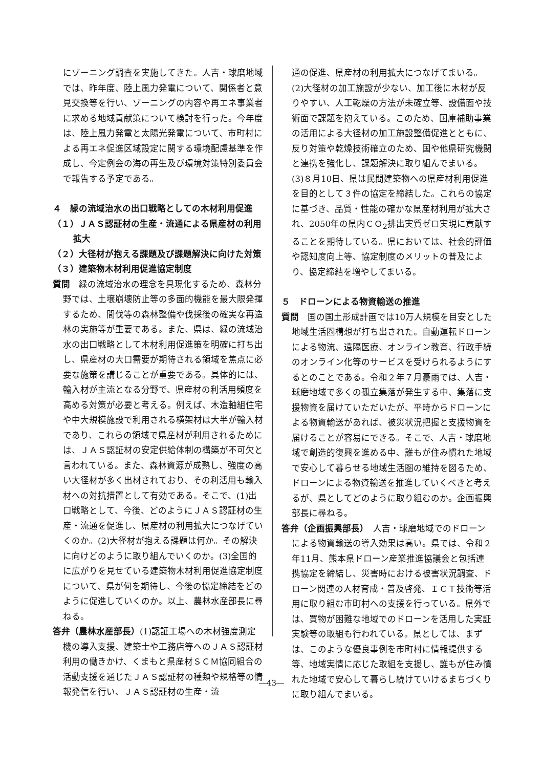にゾーニング調査を実施してきた。人吉・球磨地域では、昨年度、陸上風力発電について、関係者と意見交換等を行い、ゾーニングの内容や再エネ事業者に求める地域貢献策について検討を行った。今年度は、陸上風力発電と太陽光発電について、市町村による再エネ促進区域設定に関する環境配慮基準を作成し、今定例会の海の再生及び環境対策特別委員会で報告する予定である。
４　緑の流域治水の出口戦略としての木材利用促進
（１）ＪＡＳ認証材の生産・流通による県産材の利用拡大
（２）大径材が抱える課題及び課題解決に向けた対策
（３）建築物木材利用促進協定制度
質問　緑の流域治水の理念を具現化するため、森林分野では、土壌崩壊防止等の多面的機能を最大限発揮するため、間伐等の森林整備や伐採後の確実な再造林の実施等が重要である。また、県は、緑の流域治水の出口戦略として木材利用促進策を明確に打ち出し、県産材の大口需要が期待される領域を焦点に必要な施策を講じることが重要である。具体的には、輸入材が主流となる分野で、県産材の利活用頻度を高める対策が必要と考える。例えば、木造軸組住宅や中大規模施設で利用される横架材は大半が輸入材であり、これらの領域で県産材が利用されるためには、ＪＡＳ認証材の安定供給体制の構築が不可欠と言われている。また、森林資源が成熟し、強度の高い大径材が多く出材されており、その利活用も輸入材への対抗措置として有効である。そこで、(1)出口戦略として、今後、どのようにＪＡＳ認証材の生産・流通を促進し、県産材の利用拡大につなげていくのか。(2)大径材が抱える課題は何か。その解決に向けどのように取り組んでいくのか。(3)全国的に広がりを見せている建築物木材利用促進協定制度について、県が何を期待し、今後の協定締結をどのように促進していくのか。以上、農林水産部長に尋ねる。
答弁（農林水産部長）(1)認証工場への木材強度測定機の導入支援、建築士や工務店等へのＪＡＳ認証材利用の働きかけ、くまもと県産材ＳＣＭ協同組合の活動支援を通じたＪＡＳ認証材の種類や規格等の情報発信を行い、ＪＡＳ認証材の生産・流
通の促進、県産材の利用拡大につなげてまいる。(2)大径材の加工施設が少ない、加工後に木材が反りやすい、人工乾燥の方法が未確立等、設備面や技術面で課題を抱えている。このため、国庫補助事業の活用による大径材の加工施設整備促進とともに、反り対策や乾燥技術確立のため、国や他県研究機関と連携を強化し、課題解決に取り組んでまいる。(3)８月10日、県は民間建築物への県産材利用促進を目的として３件の協定を締結した。これらの協定に基づき、品質・性能の確かな県産材利用が拡大され、2050年の県内ＣＯ<sub>2</sub>排出実質ゼロ実現に貢献することを期待している。県においては、社会的評価や認知度向上等、協定制度のメリットの普及により、協定締結を増やしてまいる。
５　ドローンによる物資輸送の推進
質問　国の国土形成計画では10万人規模を目安とした地域生活圏構想が打ち出された。自動運転ドローンによる物流、遠隔医療、オンライン教育、行政手続のオンライン化等のサービスを受けられるようにするとのことである。令和２年７月豪雨では、人吉・球磨地域で多くの孤立集落が発生する中、集落に支援物資を届けていただいたが、平時からドローンによる物資輸送があれば、被災状況把握と支援物資を届けることが容易にできる。そこで、人吉・球磨地域で創造的復興を進める中、誰もが住み慣れた地域で安心して暮らせる地域生活圏の維持を図るため、ドローンによる物資輸送を推進していくべきと考えるが、県としてどのように取り組むのか。企画振興部長に尋ねる。
答弁（企画振興部長）　人吉・球磨地域でのドローンによる物資輸送の導入効果は高い。県では、令和２年11月、熊本県ドローン産業推進協議会と包括連携協定を締結し、災害時における被害状況調査、ドローン関連の人材育成・普及啓発、ＩＣＴ技術等活用に取り組む市町村への支援を行っている。県外では、買物が困難な地域でのドローンを活用した実証実験等の取組も行われている。県としては、まずは、このような優良事例を市町村に情報提供する等、地域実情に応じた取組を支援し、誰もが住み慣れた地域で安心して暮らし続けていけるまちづくりに取り組んでまいる。
―43―